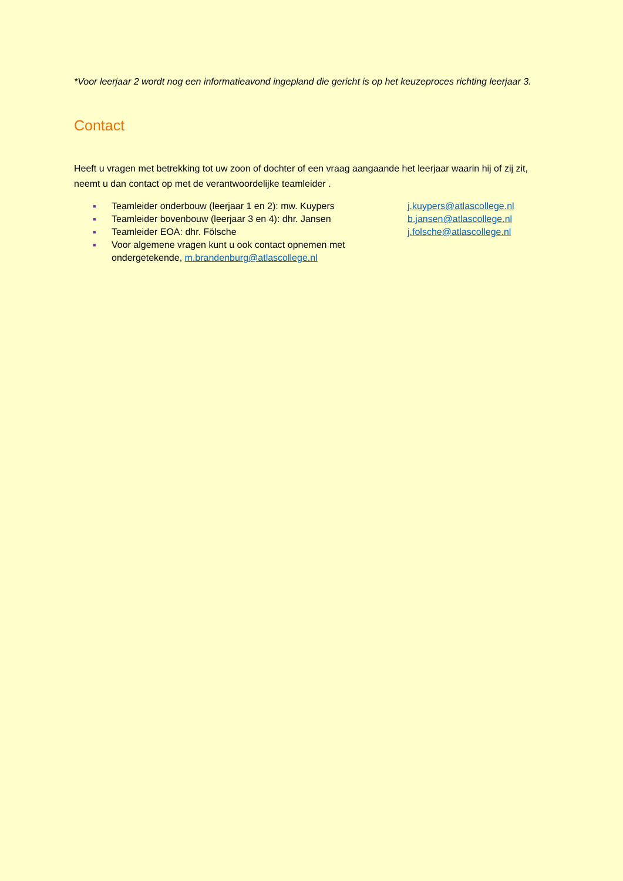*Voor leerjaar 2 wordt nog een informatieavond ingepland die gericht is op het keuzeproces richting leerjaar 3.
Contact
Heeft u vragen met betrekking tot uw zoon of dochter of een vraag aangaande het leerjaar waarin hij of zij zit, neemt u dan contact op met de verantwoordelijke teamleider .
■ Teamleider onderbouw (leerjaar 1 en 2): mw. Kuypers j.kuypers@atlascollege.nl
■ Teamleider bovenbouw (leerjaar 3 en 4): dhr. Jansen b.jansen@atlascollege.nl
■ Teamleider EOA: dhr. Fölsche j.folsche@atlascollege.nl
■ Voor algemene vragen kunt u ook contact opnemen met ondergetekende, m.brandenburg@atlascollege.nl